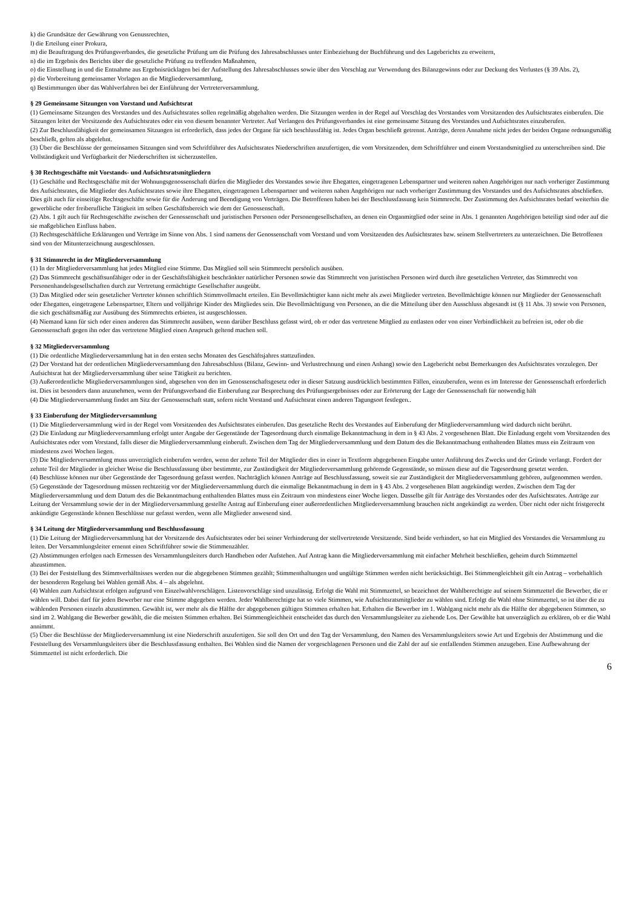k) die Grundsätze der Gewährung von Genussrechten,
l) die Erteilung einer Prokura,
m) die Beauftragung des Prüfungsverbandes, die gesetzliche Prüfung um die Prüfung des Jahresabschlusses unter Einbeziehung der Buchführung und des Lageberichts zu erweitern,
n) die im Ergebnis des Berichts über die gesetzliche Prüfung zu treffenden Maßnahmen,
o) die Einstellung in und die Entnahme aus Ergebnisrücklagen bei der Aufstellung des Jahresabschlusses sowie über den Vorschlag zur Verwendung des Bilanzgewinns oder zur Deckung des Verlustes (§ 39 Abs. 2),
p) die Vorbereitung gemeinsamer Vorlagen an die Mitgliederversammlung,
q) Bestimmungen über das Wahlverfahren bei der Einführung der Vertreterversammlung.
§ 29 Gemeinsame Sitzungen von Vorstand und Aufsichtsrat
(1) Gemeinsame Sitzungen des Vorstandes und des Aufsichtsrates sollen regelmäßig abgehalten werden. Die Sitzungen werden in der Regel auf Vorschlag des Vorstandes vom Vorsitzenden des Aufsichtsrates einberufen. Die Sitzungen leitet der Vorsitzende des Aufsichtsrates oder ein von diesem benannter Vertreter. Auf Verlangen des Prüfungsverbandes ist eine gemeinsame Sitzung des Vorstandes und Aufsichtsrates einzuberufen.
(2) Zur Beschlussfähigkeit der gemeinsamen Sitzungen ist erforderlich, dass jedes der Organe für sich beschlussfähig ist. Jedes Organ beschließt getrennt. Anträge, deren Annahme nicht jedes der beiden Organe ordnungsmäßig beschließt, gelten als abgelehnt.
(3) Über die Beschlüsse der gemeinsamen Sitzungen sind vom Schriftführer des Aufsichtsrates Niederschriften anzufertigen, die vom Vorsitzenden, dem Schriftführer und einem Vorstandsmitglied zu unterschreiben sind. Die Vollständigkeit und Verfügbarkeit der Niederschriften ist sicherzustellen.
§ 30 Rechtsgeschäfte mit Vorstands- und Aufsichtsratsmitgliedern
(1) Geschäfte und Rechtsgeschäfte mit der Wohnungsgenossenschaft dürfen die Mitglieder des Vorstandes sowie ihre Ehegatten, eingetragenen Lebenspartner und weiteren nahen Angehörigen nur nach vorheriger Zustimmung des Aufsichtsrates, die Mitglieder des Aufsichtsrates sowie ihre Ehegatten, eingetragenen Lebenspartner und weiteren nahen Angehörigen nur nach vorheriger Zustimmung des Vorstandes und des Aufsichtsrates abschließen. Dies gilt auch für einseitige Rechtsgeschäfte sowie für die Änderung und Beendigung von Verträgen. Die Betroffenen haben bei der Beschlussfassung kein Stimmrecht. Der Zustimmung des Aufsichtsrates bedarf weiterhin die gewerbliche oder freiberufliche Tätigkeit im selben Geschäftsbereich wie dem der Genossenschaft.
(2) Abs. 1 gilt auch für Rechtsgeschäfte zwischen der Genossenschaft und juristischen Personen oder Personengesellschaften, an denen ein Organmitglied oder seine in Abs. 1 genannten Angehörigen beteiligt sind oder auf die sie maßgeblichen Einfluss haben.
(3) Rechtsgeschäftliche Erklärungen und Verträge im Sinne von Abs. 1 sind namens der Genossenschaft vom Vorstand und vom Vorsitzenden des Aufsichtsrates bzw. seinem Stellvertreters zu unterzeichnen. Die Betroffenen sind von der Mitunterzeichnung ausgeschlossen.
§ 31 Stimmrecht in der Mitgliederversammlung
(1) In der Mitgliederversammlung hat jedes Mitglied eine Stimme. Das Mitglied soll sein Stimmrecht persönlich ausüben.
(2) Das Stimmrecht geschäftsunfähiger oder in der Geschäftsfähigkeit beschränkter natürlicher Personen sowie das Stimmrecht von juristischen Personen wird durch ihre gesetzlichen Vertreter, das Stimmrecht von Personenhandelsgesellschaften durch zur Vertretung ermächtigte Gesellschafter ausgeübt.
(3) Das Mitglied oder sein gesetzlicher Vertreter können schriftlich Stimmvollmacht erteilen. Ein Bevollmächtigter kann nicht mehr als zwei Mitglieder vertreten. Bevollmächtigte können nur Mitglieder der Genossenschaft oder Ehegatten, eingetragene Lebenspartner, Eltern und volljährige Kinder des Mitgliedes sein. Die Bevollmächtigung von Personen, an die die Mitteilung über den Ausschluss abgesandt ist (§ 11 Abs. 3) sowie von Personen, die sich geschäftsmäßig zur Ausübung des Stimmrechts erbieten, ist ausgeschlossen.
(4) Niemand kann für sich oder einen anderen das Stimmrecht ausüben, wenn darüber Beschluss gefasst wird, ob er oder das vertretene Mitglied zu entlasten oder von einer Verbindlichkeit zu befreien ist, oder ob die Genossenschaft gegen ihn oder das vertretene Mitglied einen Anspruch geltend machen soll.
§ 32 Mitgliederversammlung
(1) Die ordentliche Mitgliederversammlung hat in den ersten sechs Monaten des Geschäftsjahres stattzufinden.
(2) Der Vorstand hat der ordentlichen Mitgliederversammlung den Jahresabschluss (Bilanz, Gewinn- und Verlustrechnung und einen Anhang) sowie den Lagebericht nebst Bemerkungen des Aufsichtsrates vorzulegen. Der Aufsichtsrat hat der Mitgliederversammlung über seine Tätigkeit zu berichten.
(3) Außerordentliche Mitgliederversammlungen sind, abgesehen von den im Genossenschaftsgesetz oder in dieser Satzung ausdrücklich bestimmten Fällen, einzuberufen, wenn es im Interesse der Genossenschaft erforderlich ist. Dies ist besonders dann anzunehmen, wenn der Prüfungsverband die Einberufung zur Besprechung des Prüfungsergebnisses oder zur Erörterung der Lage der Genossenschaft für notwendig hält
(4) Die Mitgliederversammlung findet am Sitz der Genossenschaft statt, sofern nicht Vorstand und Aufsichtsrat einen anderen Tagungsort festlegen..
§ 33 Einberufung der Mitgliederversammlung
(1) Die Mitgliederversammlung wird in der Regel vom Vorsitzenden des Aufsichtsrates einberufen. Das gesetzliche Recht des Vorstandes auf Einberufung der Mitgliederversammlung wird dadurch nicht berührt.
(2) Die Einladung zur Mitgliederversammlung erfolgt unter Angabe der Gegenstände der Tagesordnung durch einmalige Bekanntmachung in dem in § 43 Abs. 2 vorgesehenen Blatt. Die Einladung ergeht vom Vorsitzenden des Aufsichtsrates oder vom Vorstand, falls dieser die Mitgliederversammlung einberuft. Zwischen dem Tag der Mitgliederversammlung und dem Datum des die Bekanntmachung enthaltenden Blattes muss ein Zeitraum von mindestens zwei Wochen liegen.
(3) Die Mitgliederversammlung muss unverzüglich einberufen werden, wenn der zehnte Teil der Mitglieder dies in einer in Textform abgegebenen Eingabe unter Anführung des Zwecks und der Gründe verlangt. Fordert der zehnte Teil der Mitglieder in gleicher Weise die Beschlussfassung über bestimmte, zur Zuständigkeit der Mitgliederversammlung gehörende Gegenstände, so müssen diese auf die Tagesordnung gesetzt werden.
(4) Beschlüsse können nur über Gegenstände der Tagesordnung gefasst werden. Nachträglich können Anträge auf Beschlussfassung, soweit sie zur Zuständigkeit der Mitgliederversammlung gehören, aufgenommen werden.
(5) Gegenstände der Tagesordnung müssen rechtzeitig vor der Mitgliederversammlung durch die einmalige Bekanntmachung in dem in § 43 Abs. 2 vorgesehenen Blatt angekündigt werden. Zwischen dem Tag der Mitgliederversammlung und dem Datum des die Bekanntmachung enthaltenden Blattes muss ein Zeitraum von mindestens einer Woche liegen. Dasselbe gilt für Anträge des Vorstandes oder des Aufsichtsrates. Anträge zur Leitung der Versammlung sowie der in der Mitgliederversammlung gestellte Antrag auf Einberufung einer außerordentlichen Mitgliederversammlung brauchen nicht angekündigt zu werden. Über nicht oder nicht fristgerecht ankündigte Gegenstände können Beschlüsse nur gefasst werden, wenn alle Mitglieder anwesend sind.
§ 34 Leitung der Mitgliederversammlung und Beschlussfassung
(1) Die Leitung der Mitgliederversammlung hat der Vorsitzende des Aufsichtsrates oder bei seiner Verhinderung der stellvertretende Vorsitzende. Sind beide verhindert, so hat ein Mitglied des Vorstandes die Versammlung zu leiten. Der Versammlungsleiter ernennt einen Schriftführer sowie die Stimmenzähler.
(2) Abstimmungen erfolgen nach Ermessen des Versammlungsleiters durch Handheben oder Aufstehen. Auf Antrag kann die Mitgliederversammlung mit einfacher Mehrheit beschließen, geheim durch Stimmzettel abzustimmen.
(3) Bei der Feststellung des Stimmverhältnisses werden nur die abgegebenen Stimmen gezählt; Stimmenthaltungen und ungültige Stimmen werden nicht berücksichtigt. Bei Stimmengleichheit gilt ein Antrag – vorbehaltlich der besonderen Regelung bei Wahlen gemäß Abs. 4 – als abgelehnt.
(4) Wahlen zum Aufsichtsrat erfolgen aufgrund von Einzelwahlvorschlägen. Listenvorschläge sind unzulässig. Erfolgt die Wahl mit Stimmzettel, so bezeichnet der Wahlberechtigte auf seinem Stimmzettel die Bewerber, die er wählen will. Dabei darf für jeden Bewerber nur eine Stimme abgegeben werden. Jeder Wahlberechtigte hat so viele Stimmen, wie Aufsichtsratsmitglieder zu wählen sind. Erfolgt die Wahl ohne Stimmzettel, so ist über die zu wählenden Personen einzeln abzustimmen. Gewählt ist, wer mehr als die Hälfte der abgegebenen gültigen Stimmen erhalten hat. Erhalten die Bewerber im 1. Wahlgang nicht mehr als die Hälfte der abgegebenen Stimmen, so sind im 2. Wahlgang die Bewerber gewählt, die die meisten Stimmen erhalten. Bei Stimmengleichheit entscheidet das durch den Versammlungsleiter zu ziehende Los. Der Gewählte hat unverzüglich zu erklären, ob er die Wahl annimmt.
(5) Über die Beschlüsse der Mitgliederversammlung ist eine Niederschrift anzufertigen. Sie soll den Ort und den Tag der Versammlung, den Namen des Versammlungsleiters sowie Art und Ergebnis der Abstimmung und die Feststellung des Versammlungsleiters über die Beschlussfassung enthalten. Bei Wahlen sind die Namen der vorgeschlagenen Personen und die Zahl der auf sie entfallenden Stimmen anzugeben. Eine Aufbewahrung der Stimmzettel ist nicht erforderlich. Die
6